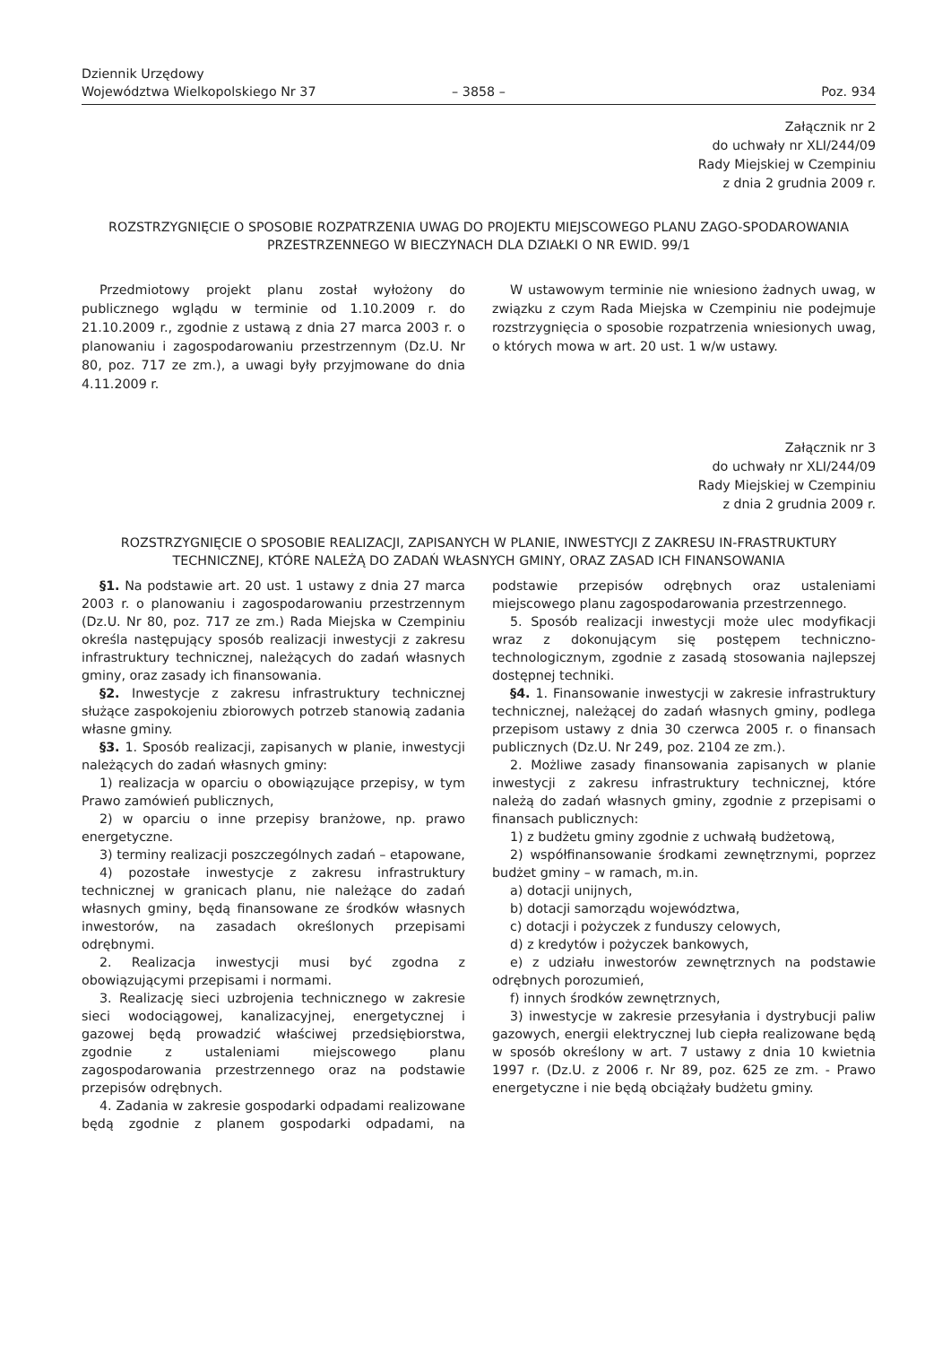Dziennik Urzędowy
Województwa Wielkopolskiego Nr 37
– 3858 –
Poz. 934
Załącznik nr 2
do uchwały nr XLI/244/09
Rady Miejskiej w Czempiniu
z dnia 2 grudnia 2009 r.
ROZSTRZYGNIĘCIE O SPOSOBIE ROZPATRZENIA UWAG DO PROJEKTU MIEJSCOWEGO PLANU ZAGO-SPODAROWANIA PRZESTRZENNEGO W BIECZYNACH DLA DZIAŁKI O NR EWID. 99/1
Przedmiotowy projekt planu został wyłożony do publicznego wglądu w terminie od 1.10.2009 r. do 21.10.2009 r., zgodnie z ustawą z dnia 27 marca 2003 r. o planowaniu i zagospodarowaniu przestrzennym (Dz.U. Nr 80, poz. 717 ze zm.), a uwagi były przyjmowane do dnia 4.11.2009 r.
W ustawowym terminie nie wniesiono żadnych uwag, w związku z czym Rada Miejska w Czempiniu nie podejmuje rozstrzygnięcia o sposobie rozpatrzenia wniesionych uwag, o których mowa w art. 20 ust. 1 w/w ustawy.
Załącznik nr 3
do uchwały nr XLI/244/09
Rady Miejskiej w Czempiniu
z dnia 2 grudnia 2009 r.
ROZSTRZYGNIĘCIE O SPOSOBIE REALIZACJI, ZAPISANYCH W PLANIE, INWESTYCJI Z ZAKRESU IN-FRASTRUKTURY TECHNICZNEJ, KTÓRE NALEŻĄ DO ZADAŃ WŁASNYCH GMINY, ORAZ ZASAD ICH FINANSOWANIA
§1. Na podstawie art. 20 ust. 1 ustawy z dnia 27 marca 2003 r. o planowaniu i zagospodarowaniu przestrzennym (Dz.U. Nr 80, poz. 717 ze zm.) Rada Miejska w Czempiniu określa następujący sposób realizacji inwestycji z zakresu infrastruktury technicznej, należących do zadań własnych gminy, oraz zasady ich finansowania.
§2. Inwestycje z zakresu infrastruktury technicznej służące zaspokojeniu zbiorowych potrzeb stanowią zadania własne gminy.
§3. 1. Sposób realizacji, zapisanych w planie, inwestycji należących do zadań własnych gminy:
1) realizacja w oparciu o obowiązujące przepisy, w tym Prawo zamówień publicznych,
2) w oparciu o inne przepisy branżowe, np. prawo energetyczne.
3) terminy realizacji poszczególnych zadań – etapowane,
4) pozostałe inwestycje z zakresu infrastruktury technicznej w granicach planu, nie należące do zadań własnych gminy, będą finansowane ze środków własnych inwestorów, na zasadach określonych przepisami odrębnymi.
2. Realizacja inwestycji musi być zgodna z obowiązującymi przepisami i normami.
3. Realizację sieci uzbrojenia technicznego w zakresie sieci wodociągowej, kanalizacyjnej, energetycznej i gazowej będą prowadzić właściwej przedsiębiorstwa, zgodnie z ustaleniami miejscowego planu zagospodarowania przestrzennego oraz na podstawie przepisów odrębnych.
4. Zadania w zakresie gospodarki odpadami realizowane będą zgodnie z planem gospodarki odpadami, na podstawie przepisów odrębnych oraz ustaleniami miejscowego planu zagospodarowania przestrzennego.
5. Sposób realizacji inwestycji może ulec modyfikacji wraz z dokonującym się postępem techniczno-technologicznym, zgodnie z zasadą stosowania najlepszej dostępnej techniki.
§4. 1. Finansowanie inwestycji w zakresie infrastruktury technicznej, należącej do zadań własnych gminy, podlega przepisom ustawy z dnia 30 czerwca 2005 r. o finansach publicznych (Dz.U. Nr 249, poz. 2104 ze zm.).
2. Możliwe zasady finansowania zapisanych w planie inwestycji z zakresu infrastruktury technicznej, które należą do zadań własnych gminy, zgodnie z przepisami o finansach publicznych:
1) z budżetu gminy zgodnie z uchwałą budżetową,
2) współfinansowanie środkami zewnętrznymi, poprzez budżet gminy – w ramach, m.in.
a) dotacji unijnych,
b) dotacji samorządu województwa,
c) dotacji i pożyczek z funduszy celowych,
d) z kredytów i pożyczek bankowych,
e) z udziału inwestorów zewnętrznych na podstawie odrębnych porozumień,
f) innych środków zewnętrznych,
3) inwestycje w zakresie przesyłania i dystrybucji paliw gazowych, energii elektrycznej lub ciepła realizowane będą w sposób określony w art. 7 ustawy z dnia 10 kwietnia 1997 r. (Dz.U. z 2006 r. Nr 89, poz. 625 ze zm. - Prawo energetyczne i nie będą obciążały budżetu gminy.